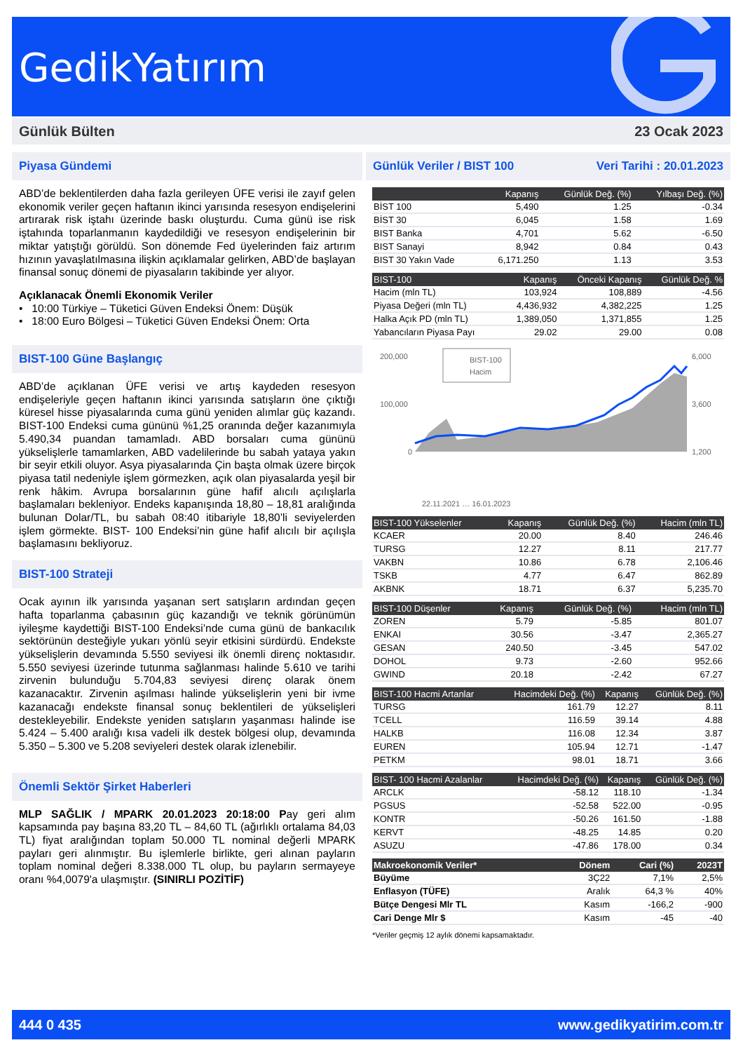GedikYatırım
Günlük Bülten 23 Ocak 2023
Piyasa Gündemi
ABD’de beklentilerden daha fazla gerileyen ÜFE verisi ile zayıf gelen ekonomik veriler geçen haftanın ikinci yarısında resesyon endişelerini artırarak risk iştahı üzerinde baskı oluşturdu. Cuma günü ise risk iştahında toparlanmanın kaydedildiği ve resesyon endişelerinin bir miktar yatıştığı görüldü. Son dönemde Fed üyelerinden faiz artırım hızının yavaşlatılmasına ilişkin açıklamalar gelirken, ABD’de başlayan finansal sonuç dönemi de piyasaların takibinde yer alıyor.
Açıklanacak Önemli Ekonomik Veriler
• 10:00 Türkiye – Tüketici Güven Endeksi Önem: Düşük
• 18:00 Euro Bölgesi – Tüketici Güven Endeksi Önem: Orta
BIST-100 Güne Başlangıç
ABD’de açıklanan ÜFE verisi ve artış kaydeden resesyon endişeleriyle geçen haftanın ikinci yarısında satışların öne çıktığı küresel hisse piyasalarında cuma günü yeniden alımlar güç kazandı. BIST-100 Endeksi cuma gününü %1,25 oranında değer kazanımıyla 5.490,34 puandan tamamladı. ABD borsaları cuma gününü yükselişlerle tamamlarken, ABD vadelilerinde bu sabah yataya yakın bir seyir etkili oluyor. Asya piyasalarında Çin başta olmak üzere birçok piyasa tatil nedeniyle işlem görmezken, açık olan piyasalarda yeşil bir renk hâkim. Avrupa borsalarının güne hafif alıcılı açılışlarla başlamaları bekleniyor. Endeks kapanışında 18,80 – 18,81 aralığında bulunan Dolar/TL, bu sabah 08:40 itibariyle 18,80’li seviyelerden işlem görmekte. BIST- 100 Endeksi’nin güne hafif alıcılı bir açılışla başlamasını bekliyoruz.
BIST-100 Strateji
Ocak ayının ilk yarısında yaşanan sert satışların ardından geçen hafta toparlanma çabasının güç kazandığı ve teknik görünümün iyileşme kaydettiği BIST-100 Endeksi’nde cuma günü de bankacılık sektörünün desteğiyle yukarı yönlü seyir etkisini sürdürdü. Endekste yükselişlerin devamında 5.550 seviyesi ilk önemli direnç noktasıdır. 5.550 seviyesi üzerinde tutunma sağlanması halinde 5.610 ve tarihi zirvenin bulunduğu 5.704,83 seviyesi direnç olarak önem kazanacaktır. Zirvenin aşılması halinde yükselişlerin yeni bir ivme kazanacağı endekste finansal sonuç beklentileri de yükselişleri destekleyebilir. Endekste yeniden satışların yaşanması halinde ise 5.424 – 5.400 aralığı kısa vadeli ilk destek bölgesi olup, devamında 5.350 – 5.300 ve 5.208 seviyeleri destek olarak izlenebilir.
Önemli Sektör Şirket Haberleri
MLP SAĞLIK / MPARK 20.01.2023 20:18:00 Pay geri alım kapsamında pay başına 83,20 TL – 84,60 TL (ağırlıklı ortalama 84,03 TL) fiyat aralığından toplam 50.000 TL nominal değerli MPARK payları geri alınmıştır. Bu işlemlerle birlikte, geri alınan payların toplam nominal değeri 8.338.000 TL olup, bu payların sermayeye oranı %4,0079'a ulaşmıştır. (SINIRLI POZİTİF)
Günlük Veriler / BIST 100 Veri Tarihi : 20.01.2023
| | Kapanış | Günlük Değ. (%) | Yılbaşı Değ. (%) |
| --- | --- | --- | --- |
| BİST 100 | 5,490 | 1.25 | -0.34 |
| BİST 30 | 6,045 | 1.58 | 1.69 |
| BIST Banka | 4,701 | 5.62 | -6.50 |
| BIST Sanayi | 8,942 | 0.84 | 0.43 |
| BIST 30 Yakın Vade | 6,171.250 | 1.13 | 3.53 |
| BIST-100 | Kapanış | Önceki Kapanış | Günlük Değ. % |
| --- | --- | --- | --- |
| Hacim (mln TL) | 103,924 | 108,889 | -4.56 |
| Piyasa Değeri (mln TL) | 4,436,932 | 4,382,225 | 1.25 |
| Halka Açık PD (mln TL) | 1,389,050 | 1,371,855 | 1.25 |
| Yabancıların Piyasa Payı | 29.02 | 29.00 | 0.08 |
200,000
100,000
0
6,000
3,600
1,200
BIST-100
Hacim
22.11.2021 … 16.01.2023
| BIST-100 Yükselenler | Kapanış | Günlük Değ. (%) | Hacim (mln TL) |
| --- | --- | --- | --- |
| KCAER | 20.00 | 8.40 | 246.46 |
| TURSG | 12.27 | 8.11 | 217.77 |
| VAKBN | 10.86 | 6.78 | 2,106.46 |
| TSKB | 4.77 | 6.47 | 862.89 |
| AKBNK | 18.71 | 6.37 | 5,235.70 |
| BIST-100 Düşenler | Kapanış | Günlük Değ. (%) | Hacim (mln TL) |
| --- | --- | --- | --- |
| ZOREN | 5.79 | -5.85 | 801.07 |
| ENKAI | 30.56 | -3.47 | 2,365.27 |
| GESAN | 240.50 | -3.45 | 547.02 |
| DOHOL | 9.73 | -2.60 | 952.66 |
| GWIND | 20.18 | -2.42 | 67.27 |
| BIST-100 Hacmi Artanlar | Hacimdeki Değ. (%) | Kapanış | Günlük Değ. (%) |
| --- | --- | --- | --- |
| TURSG | 161.79 | 12.27 | 8.11 |
| TCELL | 116.59 | 39.14 | 4.88 |
| HALKB | 116.08 | 12.34 | 3.87 |
| EUREN | 105.94 | 12.71 | -1.47 |
| PETKM | 98.01 | 18.71 | 3.66 |
| BIST- 100 Hacmi Azalanlar | Hacimdeki Değ. (%) | Kapanış | Günlük Değ. (%) |
| --- | --- | --- | --- |
| ARCLK | -58.12 | 118.10 | -1.34 |
| PGSUS | -52.58 | 522.00 | -0.95 |
| KONTR | -50.26 | 161.50 | -1.88 |
| KERVT | -48.25 | 14.85 | 0.20 |
| ASUZU | -47.86 | 178.00 | 0.34 |
| Makroekonomik Veriler* | Dönem | Cari (%) | 2023T |
| --- | --- | --- | --- |
| Büyüme | 3Ç22 | 7,1% | 2,5% |
| Enflasyon (TÜFE) | Aralık | 64,3 % | 40% |
| Bütçe Dengesi Mlr TL | Kasım | -166,2 | -900 |
| Cari Denge Mlr $ | Kasım | -45 | -40 |
*Veriler geçmiş 12 aylık dönemi kapsamaktadır.
444 0 435 www.gedikyatirim.com.tr